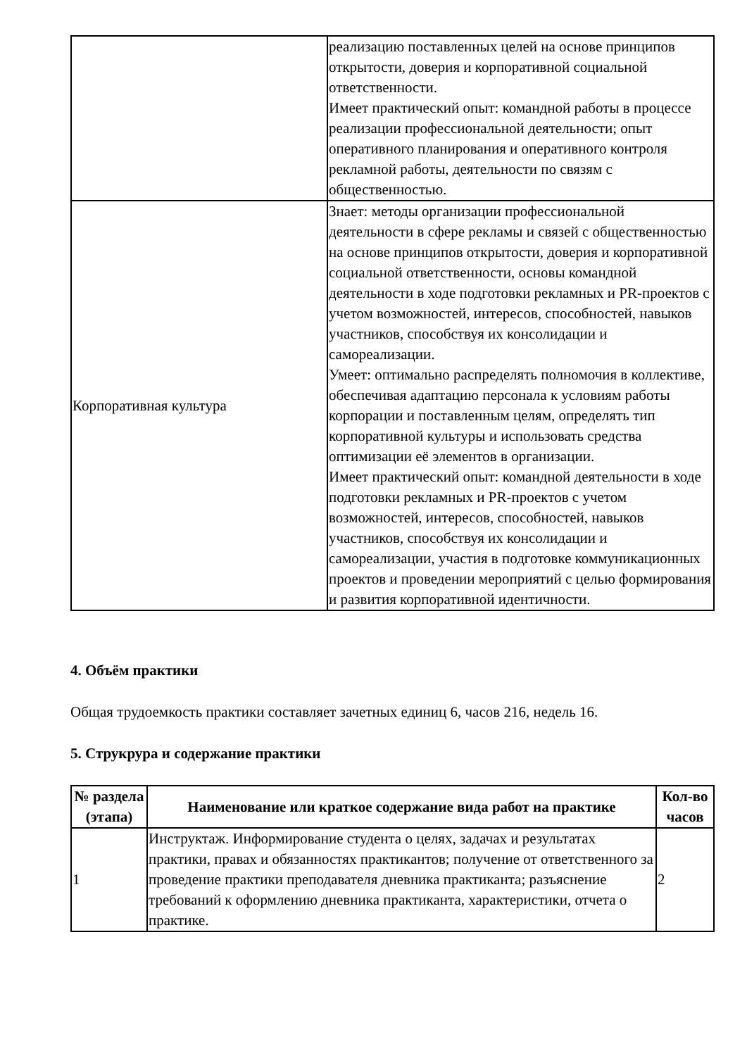| | реализацию поставленных целей на основе принципов открытости, доверия и корпоративной социальной ответственности. Имеет практический опыт: командной работы в процессе реализации профессиональной деятельности; опыт оперативного планирования и оперативного контроля рекламной работы, деятельности по связям с общественностью. |
| Корпоративная культура | Знает: методы организации профессиональной деятельности в сфере рекламы и связей с общественностью на основе принципов открытости, доверия и корпоративной социальной ответственности, основы командной деятельности в ходе подготовки рекламных и PR-проектов с учетом возможностей, интересов, способностей, навыков участников, способствуя их консолидации и самореализации. Умеет: оптимально распределять полномочия в коллективе, обеспечивая адаптацию персонала к условиям работы корпорации и поставленным целям, определять тип корпоративной культуры и использовать средства оптимизации её элементов в организации. Имеет практический опыт: командной деятельности в ходе подготовки рекламных и PR-проектов с учетом возможностей, интересов, способностей, навыков участников, способствуя их консолидации и самореализации, участия в подготовке коммуникационных проектов и проведении мероприятий с целью формирования и развития корпоративной идентичности. |
4. Объём практики
Общая трудоемкость практики составляет зачетных единиц 6, часов 216, недель 16.
5. Струкрура и содержание практики
| № раздела (этапа) | Наименование или краткое содержание вида работ на практике | Кол-во часов |
| --- | --- | --- |
| 1 | Инструктаж. Информирование студента о целях, задачах и результатах практики, правах и обязанностях практикантов; получение от ответственного за проведение практики преподавателя дневника практиканта; разъяснение требований к оформлению дневника практиканта, характеристики, отчета о практике. | 2 |